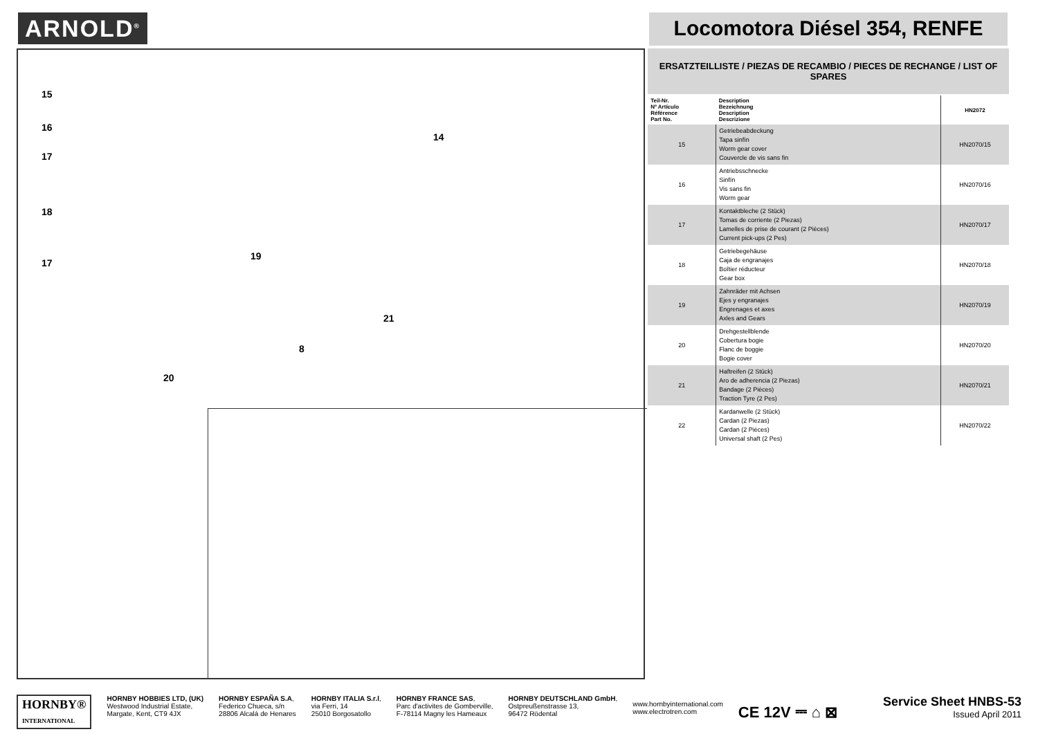ARNOLD<sup>®</sup>
Locomotora Diésel 354, RENFE
15
16
17
18
17
19
14
21
8
20
ERSATZTEILLISTE / PIEZAS DE RECAMBIO / PIECES DE RECHANGE / LIST OF SPARES
| Teil-Nr. Nº Artículo Référence Part No. | Description Bezeichnung Description Descrizione | HN2072 |
| --- | --- | --- |
| 15 | Getriebeabdeckung Tapa sinfín Worm gear cover Couvercle de vis sans fin | HN2070/15 |
| 16 | Antriebsschnecke Sinfín Vis sans fin Worm gear | HN2070/16 |
| 17 | Kontaktbleche (2 Stück) Tomas de corriente (2 Piezas) Lamelles de prise de courant (2 Pièces) Current pick-ups (2 Pes) | HN2070/17 |
| 18 | Getriebegehäuse Caja de engranajes Boîtier réducteur Gear box | HN2070/18 |
| 19 | Zahnräder mit Achsen Ejes y engranajes Engrenages et axes Axles and Gears | HN2070/19 |
| 20 | Drehgestellblende Cobertura bogie Flanc de boggie Bogie cover | HN2070/20 |
| 21 | Haftreifen (2 Stück) Aro de adherencia (2 Piezas) Bandage (2 Pièces) Traction Tyre (2 Pes) | HN2070/21 |
| 22 | Kardanwelle (2 Stück) Cardan (2 Piezas) Cardan (2 Pièces) Universal shaft (2 Pes) | HN2070/22 |
HORNBY®
INTERNATIONAL
HORNBY HOBBIES LTD, (UK)
Westwood Industrial Estate,
Margate, Kent, CT9 4JX
HORNBY ESPAÑA S.A,
Federico Chueca, s/n
28806 Alcalá de Henares
HORNBY ITALIA S.r.l,
via Ferri, 14
25010 Borgosatollo
HORNBY FRANCE SAS,
Parc d'activites de Gomberville,
F-78114 Magny les Hameaux
HORNBY DEUTSCHLAND GmbH,
Ostpreußenstrasse 13,
96472 Rödental
www.hornbyinternational.com
www.electrotren.com
CE 12V ⎓ ⌂ ⊠
Service Sheet HNBS-53
Issued April 2011